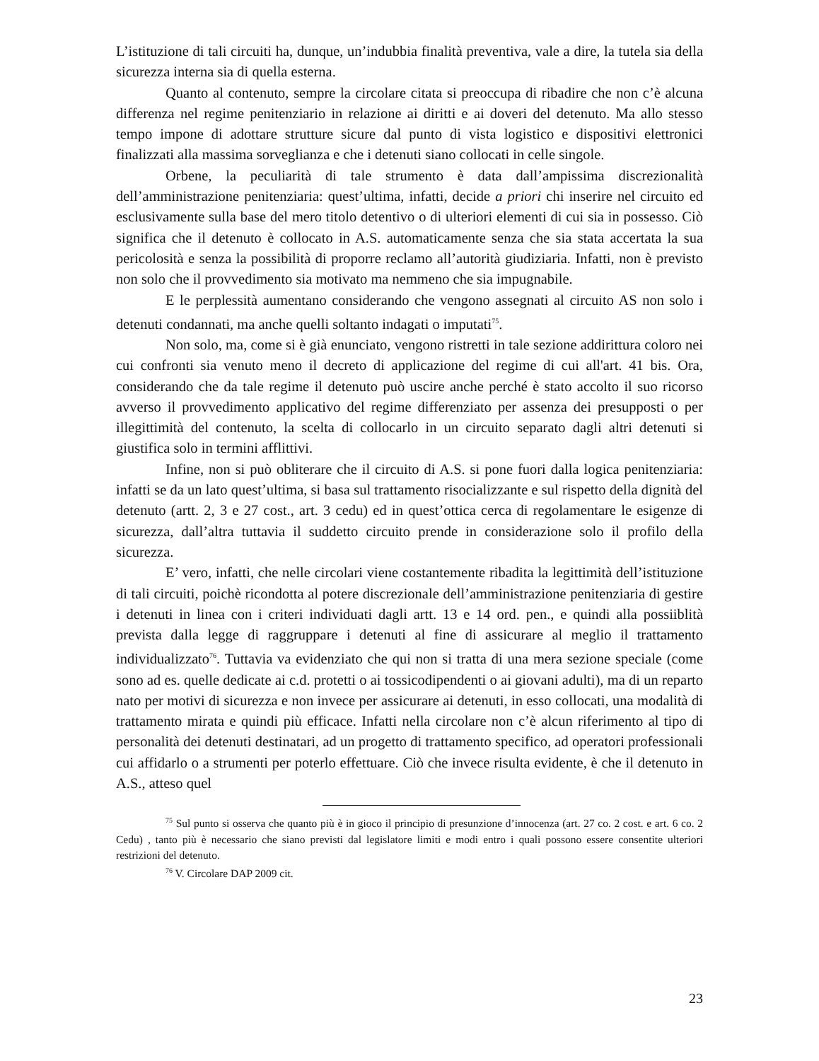L’istituzione di tali circuiti ha, dunque, un’indubbia finalità preventiva, vale a dire, la tutela sia della sicurezza interna sia di quella esterna.
Quanto al contenuto, sempre la circolare citata si preoccupa di ribadire che non c’è alcuna differenza nel regime penitenziario in relazione ai diritti e ai doveri del detenuto. Ma allo stesso tempo impone di adottare strutture sicure dal punto di vista logistico e dispositivi elettronici finalizzati alla massima sorveglianza e che i detenuti siano collocati in celle singole.
Orbene, la peculiarità di tale strumento è data dall’ampissima discrezionalità dell’amministrazione penitenziaria: quest’ultima, infatti, decide a priori chi inserire nel circuito ed esclusivamente sulla base del mero titolo detentivo o di ulteriori elementi di cui sia in possesso. Ciò significa che il detenuto è collocato in A.S. automaticamente senza che sia stata accertata la sua pericolosità e senza la possibilità di proporre reclamo all’autorità giudiziaria. Infatti, non è previsto non solo che il provvedimento sia motivato ma nemmeno che sia impugnabile.
E le perplessità aumentano considerando che vengono assegnati al circuito AS non solo i detenuti condannati, ma anche quelli soltanto indagati o imputati<sup>75</sup>.
Non solo, ma, come si è già enunciato, vengono ristretti in tale sezione addirittura coloro nei cui confronti sia venuto meno il decreto di applicazione del regime di cui all'art. 41 bis. Ora, considerando che da tale regime il detenuto può uscire anche perché è stato accolto il suo ricorso avverso il provvedimento applicativo del regime differenziato per assenza dei presupposti o per illegittimità del contenuto, la scelta di collocarlo in un circuito separato dagli altri detenuti si giustifica solo in termini afflittivi.
Infine, non si può obliterare che il circuito di A.S. si pone fuori dalla logica penitenziaria: infatti se da un lato quest’ultima, si basa sul trattamento risocializzante e sul rispetto della dignità del detenuto (artt. 2, 3 e 27 cost., art. 3 cedu) ed in quest’ottica cerca di regolamentare le esigenze di sicurezza, dall’altra tuttavia il suddetto circuito prende in considerazione solo il profilo della sicurezza.
E’ vero, infatti, che nelle circolari viene costantemente ribadita la legittimità dell’istituzione di tali circuiti, poichè ricondotta al potere discrezionale dell’amministrazione penitenziaria di gestire i detenuti in linea con i criteri individuati dagli artt. 13 e 14 ord. pen., e quindi alla possiiblità prevista dalla legge di raggruppare i detenuti al fine di assicurare al meglio il trattamento individualizzato<sup>76</sup>. Tuttavia va evidenziato che qui non si tratta di una mera sezione speciale (come sono ad es. quelle dedicate ai c.d. protetti o ai tossicodipendenti o ai giovani adulti), ma di un reparto nato per motivi di sicurezza e non invece per assicurare ai detenuti, in esso collocati, una modalità di trattamento mirata e quindi più efficace. Infatti nella circolare non c’è alcun riferimento al tipo di personalità dei detenuti destinatari, ad un progetto di trattamento specifico, ad operatori professionali cui affidarlo o a strumenti per poterlo effettuare. Ciò che invece risulta evidente, è che il detenuto in A.S., atteso quel
<sup>75</sup> Sul punto si osserva che quanto più è in gioco il principio di presunzione d’innocenza (art. 27 co. 2 cost. e art. 6 co. 2 Cedu) , tanto più è necessario che siano previsti dal legislatore limiti e modi entro i quali possono essere consentite ulteriori restrizioni del detenuto.
<sup>76</sup> V. Circolare DAP 2009 cit.
23